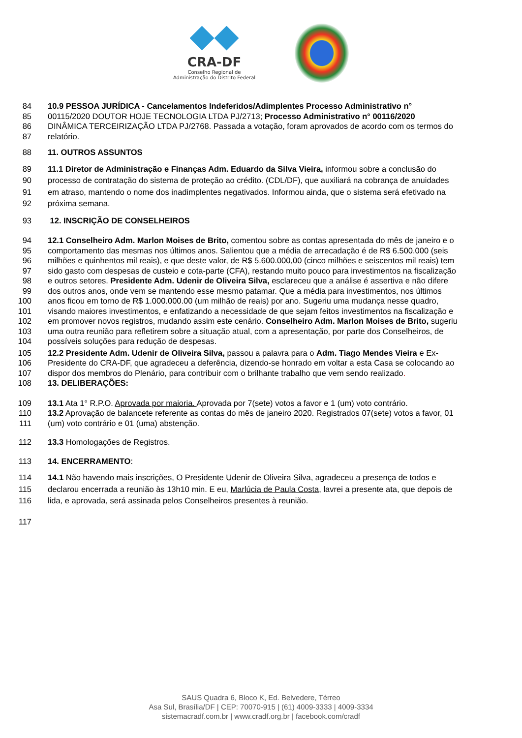CRA-DF
Conselho Regional de
Administração do Distrito Federal
84 10.9 PESSOA JURÍDICA - Cancelamentos Indeferidos/Adimplentes Processo Administrativo n°
85 00115/2020 DOUTOR HOJE TECNOLOGIA LTDA PJ/2713; Processo Administrativo n° 00116/2020
86 DINÂMICA TERCEIRIZAÇÃO LTDA PJ/2768. Passada a votação, foram aprovados de acordo com os termos do
87 relatório.
88 11. OUTROS ASSUNTOS
89 11.1 Diretor de Administração e Finanças Adm. Eduardo da Silva Vieira, informou sobre a conclusão do
90 processo de contratação do sistema de proteção ao crédito. (CDL/DF), que auxiliará na cobrança de anuidades
91 em atraso, mantendo o nome dos inadimplentes negativados. Informou ainda, que o sistema será efetivado na
92 próxima semana.
93 12. INSCRIÇÃO DE CONSELHEIROS
94 12.1 Conselheiro Adm. Marlon Moises de Brito, comentou sobre as contas apresentada do mês de janeiro e o
95 comportamento das mesmas nos últimos anos. Salientou que a média de arrecadação é de R$ 6.500.000 (seis
96 milhões e quinhentos mil reais), e que deste valor, de R$ 5.600.000,00 (cinco milhões e seiscentos mil reais) tem
97 sido gasto com despesas de custeio e cota-parte (CFA), restando muito pouco para investimentos na fiscalização
98 e outros setores. Presidente Adm. Udenir de Oliveira Silva, esclareceu que a análise é assertiva e não difere
99 dos outros anos, onde vem se mantendo esse mesmo patamar. Que a média para investimentos, nos últimos
100 anos ficou em torno de R$ 1.000.000.00 (um milhão de reais) por ano. Sugeriu uma mudança nesse quadro,
101 visando maiores investimentos, e enfatizando a necessidade de que sejam feitos investimentos na fiscalização e
102 em promover novos registros, mudando assim este cenário. Conselheiro Adm. Marlon Moises de Brito, sugeriu
103 uma outra reunião para refletirem sobre a situação atual, com a apresentação, por parte dos Conselheiros, de
104 possíveis soluções para redução de despesas.
105 12.2 Presidente Adm. Udenir de Oliveira Silva, passou a palavra para o Adm. Tiago Mendes Vieira e Ex-
106 Presidente do CRA-DF, que agradeceu a deferência, dizendo-se honrado em voltar a esta Casa se colocando ao
107 dispor dos membros do Plenário, para contribuir com o brilhante trabalho que vem sendo realizado.
108 13. DELIBERAÇÕES:
109 13.1 Ata 1° R.P.O. Aprovada por maioria. Aprovada por 7(sete) votos a favor e 1 (um) voto contrário.
110 13.2 Aprovação de balancete referente as contas do mês de janeiro 2020. Registrados 07(sete) votos a favor, 01
111 (um) voto contrário e 01 (uma) abstenção.
112 13.3 Homologações de Registros.
113 14. ENCERRAMENTO:
114 14.1 Não havendo mais inscrições, O Presidente Udenir de Oliveira Silva, agradeceu a presença de todos e
115 declarou encerrada a reunião às 13h10 min. E eu, Marlúcia de Paula Costa, lavrei a presente ata, que depois de
116 lida, e aprovada, será assinada pelos Conselheiros presentes à reunião.
117
SAUS Quadra 6, Bloco K, Ed. Belvedere, Térreo
Asa Sul, Brasília/DF | CEP: 70070-915 | (61) 4009-3333 | 4009-3334
sistemacradf.com.br | www.cradf.org.br | facebook.com/cradf